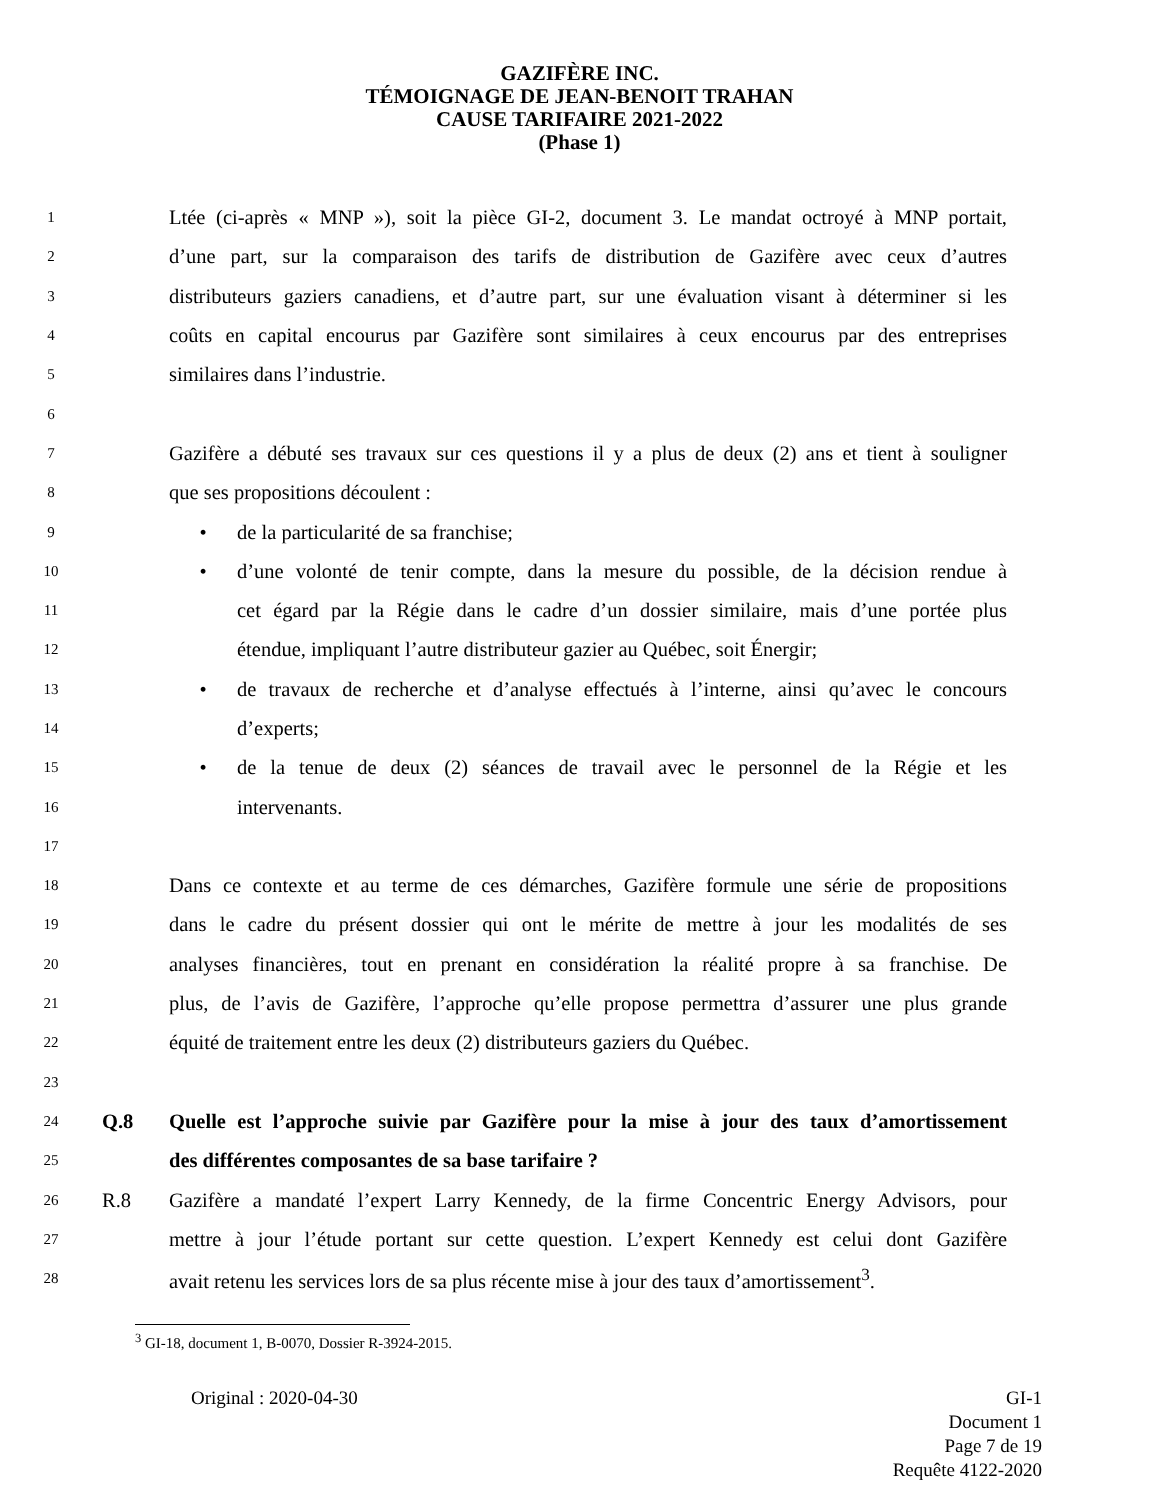GAZIFÈRE INC.
TÉMOIGNAGE DE JEAN-BENOIT TRAHAN
CAUSE TARIFAIRE 2021-2022
(Phase 1)
1 Ltée (ci-après « MNP »), soit la pièce GI-2, document 3. Le mandat octroyé à MNP portait,
2 d’une part, sur la comparaison des tarifs de distribution de Gazifère avec ceux d’autres
3 distributeurs gaziers canadiens, et d’autre part, sur une évaluation visant à déterminer si les
4 coûts en capital encourus par Gazifère sont similaires à ceux encourus par des entreprises
5 similaires dans l’industrie.
6
7 Gazifère a débuté ses travaux sur ces questions il y a plus de deux (2) ans et tient à souligner
8 que ses propositions découlent :
9 • de la particularité de sa franchise;
10 • d’une volonté de tenir compte, dans la mesure du possible, de la décision rendue à
11 cet égard par la Régie dans le cadre d’un dossier similaire, mais d’une portée plus
12 étendue, impliquant l’autre distributeur gazier au Québec, soit Énergir;
13 • de travaux de recherche et d’analyse effectués à l’interne, ainsi qu’avec le concours
14 d’experts;
15 • de la tenue de deux (2) séances de travail avec le personnel de la Régie et les
16 intervenants.
17
18 Dans ce contexte et au terme de ces démarches, Gazifère formule une série de propositions
19 dans le cadre du présent dossier qui ont le mérite de mettre à jour les modalités de ses
20 analyses financières, tout en prenant en considération la réalité propre à sa franchise. De
21 plus, de l’avis de Gazifère, l’approche qu’elle propose permettra d’assurer une plus grande
22 équité de traitement entre les deux (2) distributeurs gaziers du Québec.
23
24 Q.8 Quelle est l’approche suivie par Gazifère pour la mise à jour des taux d’amortissement
25 des différentes composantes de sa base tarifaire ?
26 R.8 Gazifère a mandaté l’expert Larry Kennedy, de la firme Concentric Energy Advisors, pour
27 mettre à jour l’étude portant sur cette question. L’expert Kennedy est celui dont Gazifère
28 avait retenu les services lors de sa plus récente mise à jour des taux d’amortissement<sup>3</sup>.
<sup>3</sup> GI-18, document 1, B-0070, Dossier R-3924-2015.
Original : 2020-04-30 GI-1
Document 1
Page 7 de 19
Requête 4122-2020